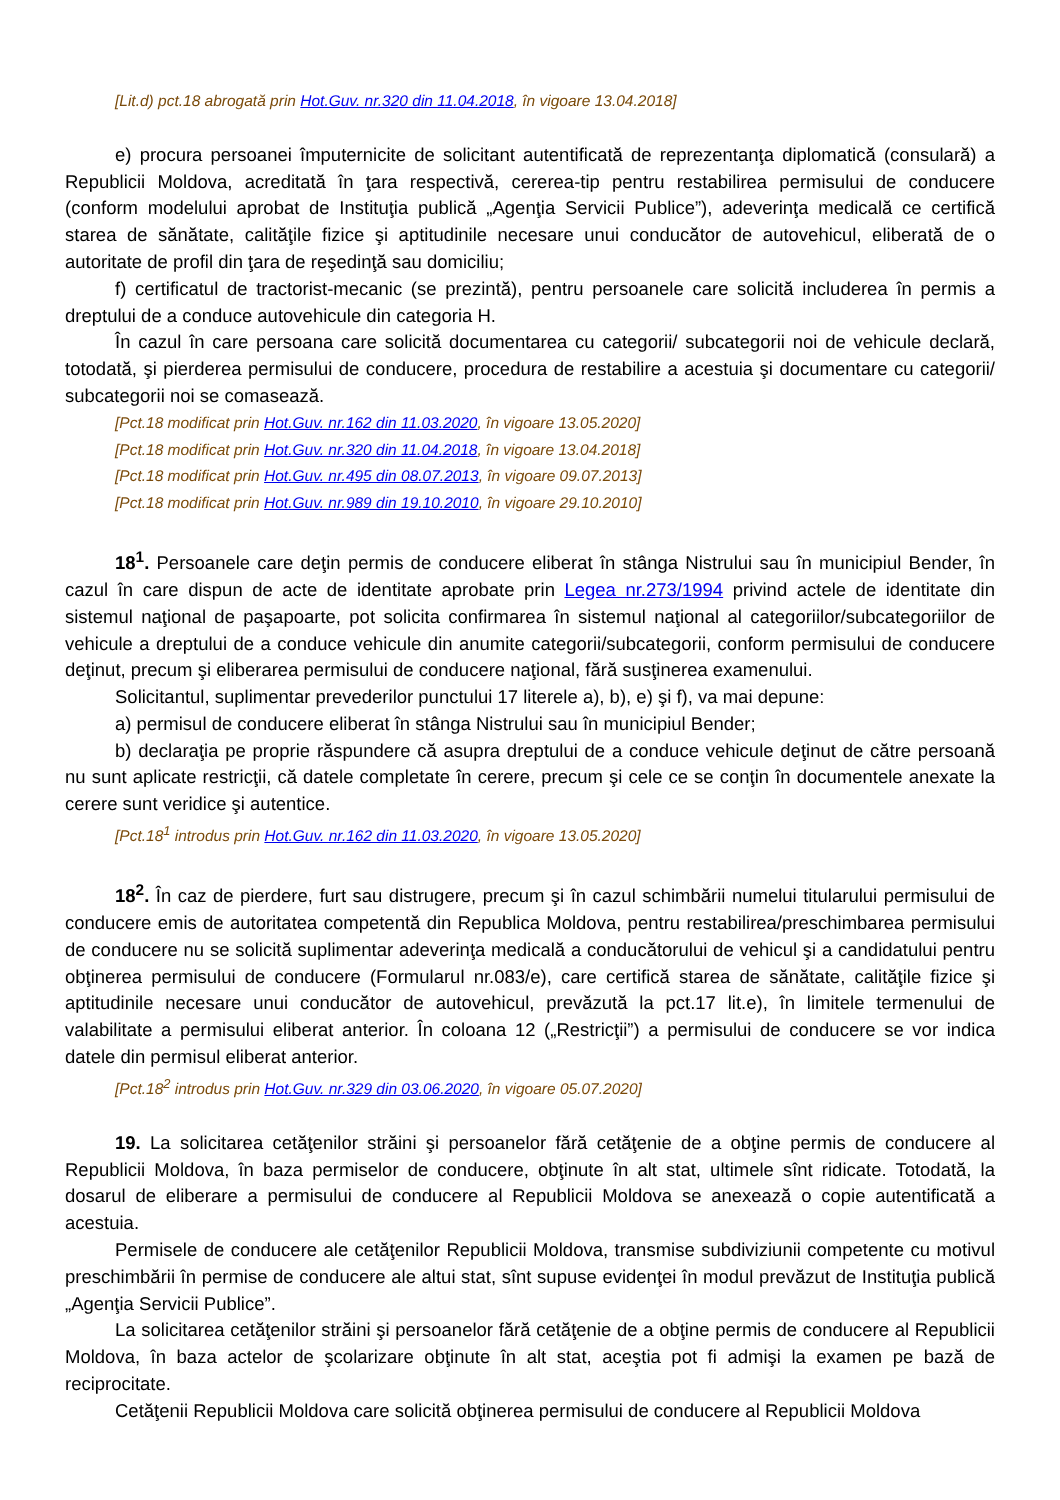[Lit.d) pct.18 abrogată prin Hot.Guv. nr.320 din 11.04.2018, în vigoare 13.04.2018]
e) procura persoanei împuternicite de solicitant autentificată de reprezentanţa diplomatică (consulară) a Republicii Moldova, acreditată în ţara respectivă, cererea-tip pentru restabilirea permisului de conducere (conform modelului aprobat de Instituţia publică „Agenţia Servicii Publice”), adeverinţa medicală ce certifică starea de sănătate, calităţile fizice şi aptitudinile necesare unui conducător de autovehicul, eliberată de o autoritate de profil din ţara de reşedinţă sau domiciliu;
f) certificatul de tractorist-mecanic (se prezintă), pentru persoanele care solicită includerea în permis a dreptului de a conduce autovehicule din categoria H.
În cazul în care persoana care solicită documentarea cu categorii/ subcategorii noi de vehicule declară, totodată, şi pierderea permisului de conducere, procedura de restabilire a acestuia şi documentare cu categorii/ subcategorii noi se comasează.
[Pct.18 modificat prin Hot.Guv. nr.162 din 11.03.2020, în vigoare 13.05.2020]
[Pct.18 modificat prin Hot.Guv. nr.320 din 11.04.2018, în vigoare 13.04.2018]
[Pct.18 modificat prin Hot.Guv. nr.495 din 08.07.2013, în vigoare 09.07.2013]
[Pct.18 modificat prin Hot.Guv. nr.989 din 19.10.2010, în vigoare 29.10.2010]
18<sup>1</sup>. Persoanele care deţin permis de conducere eliberat în stânga Nistrului sau în municipiul Bender, în cazul în care dispun de acte de identitate aprobate prin Legea nr.273/1994 privind actele de identitate din sistemul naţional de paşapoarte, pot solicita confirmarea în sistemul naţional al categoriilor/subcategoriilor de vehicule a dreptului de a conduce vehicule din anumite categorii/subcategorii, conform permisului de conducere deţinut, precum şi eliberarea permisului de conducere naţional, fără susţinerea examenului.
Solicitantul, suplimentar prevederilor punctului 17 literele a), b), e) şi f), va mai depune:
a) permisul de conducere eliberat în stânga Nistrului sau în municipiul Bender;
b) declaraţia pe proprie răspundere că asupra dreptului de a conduce vehicule deţinut de către persoană nu sunt aplicate restricţii, că datele completate în cerere, precum şi cele ce se conţin în documentele anexate la cerere sunt veridice şi autentice.
[Pct.18<sup>1</sup> introdus prin Hot.Guv. nr.162 din 11.03.2020, în vigoare 13.05.2020]
18<sup>2</sup>. În caz de pierdere, furt sau distrugere, precum şi în cazul schimbării numelui titularului permisului de conducere emis de autoritatea competentă din Republica Moldova, pentru restabilirea/preschimbarea permisului de conducere nu se solicită suplimentar adeverinţa medicală a conducătorului de vehicul şi a candidatului pentru obţinerea permisului de conducere (Formularul nr.083/e), care certifică starea de sănătate, calităţile fizice şi aptitudinile necesare unui conducător de autovehicul, prevăzută la pct.17 lit.e), în limitele termenului de valabilitate a permisului eliberat anterior. În coloana 12 („Restricţii”) a permisului de conducere se vor indica datele din permisul eliberat anterior.
[Pct.18<sup>2</sup> introdus prin Hot.Guv. nr.329 din 03.06.2020, în vigoare 05.07.2020]
19. La solicitarea cetăţenilor străini şi persoanelor fără cetăţenie de a obţine permis de conducere al Republicii Moldova, în baza permiselor de conducere, obţinute în alt stat, ultimele sînt ridicate. Totodată, la dosarul de eliberare a permisului de conducere al Republicii Moldova se anexează o copie autentificată a acestuia.
Permisele de conducere ale cetăţenilor Republicii Moldova, transmise subdiviziunii competente cu motivul preschimbării în permise de conducere ale altui stat, sînt supuse evidenţei în modul prevăzut de Instituţia publică „Agenţia Servicii Publice”.
La solicitarea cetăţenilor străini şi persoanelor fără cetăţenie de a obţine permis de conducere al Republicii Moldova, în baza actelor de şcolarizare obţinute în alt stat, aceştia pot fi admişi la examen pe bază de reciprocitate.
Cetăţenii Republicii Moldova care solicită obţinerea permisului de conducere al Republicii Moldova